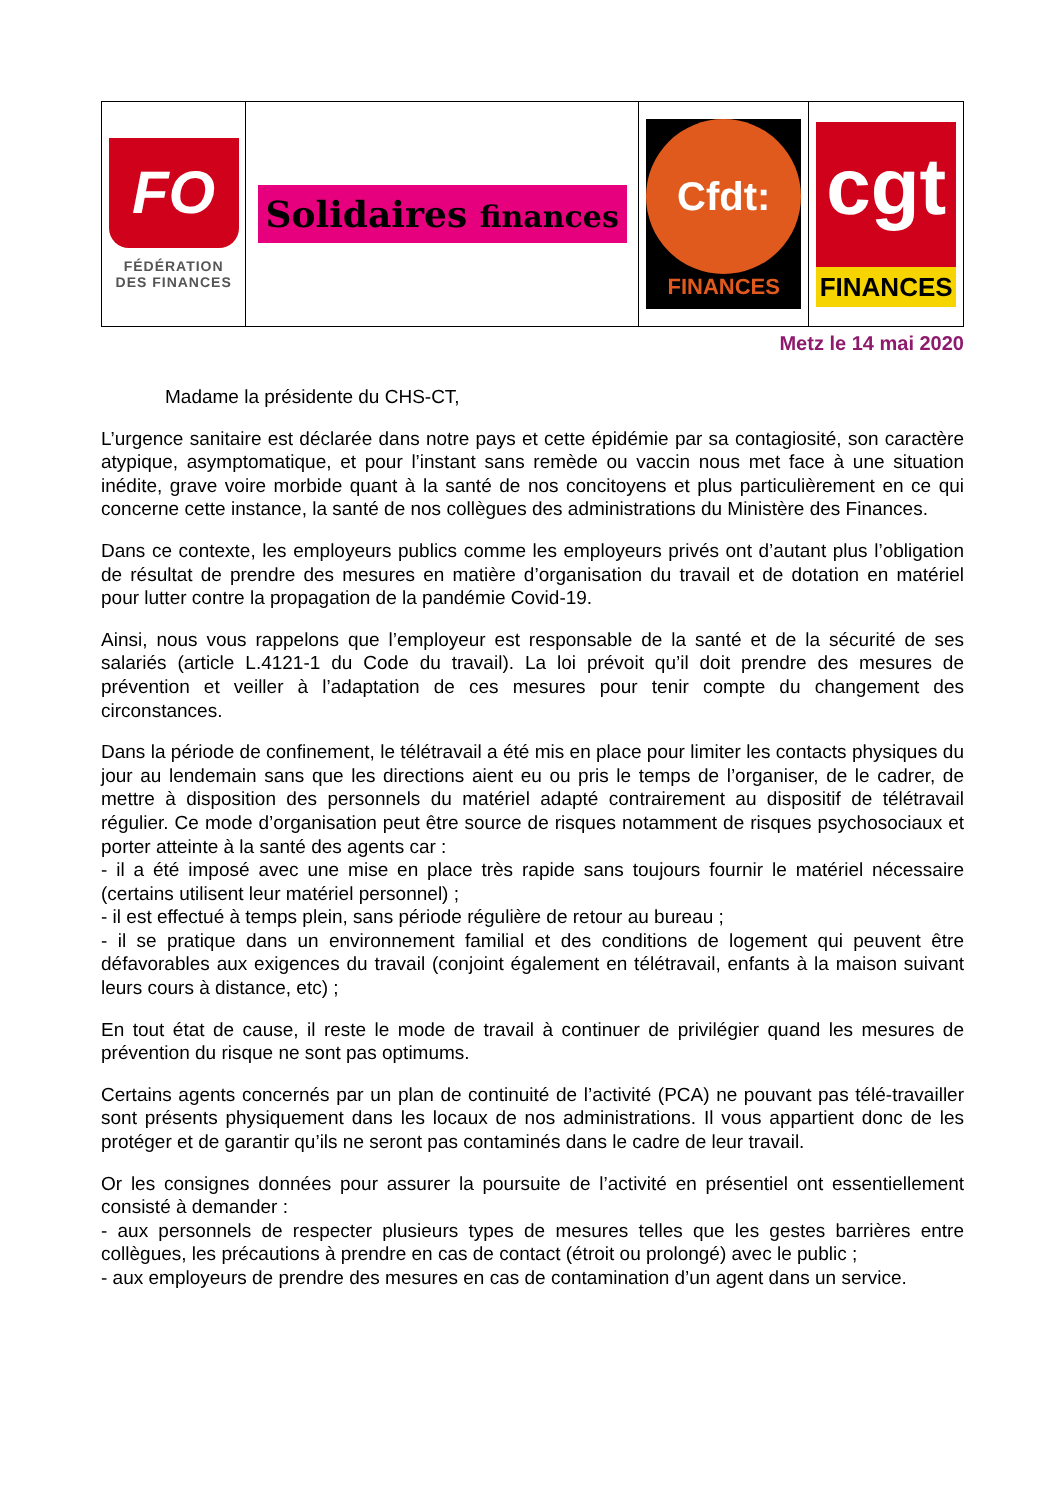| FO FÉDÉRATION DES FINANCES | Solidaires finances | Cfdt: FINANCES | cgt FINANCES |
Metz le 14 mai 2020
Madame la présidente du CHS-CT,
L’urgence sanitaire est déclarée dans notre pays et cette épidémie par sa contagiosité, son caractère atypique, asymptomatique, et pour l’instant sans remède ou vaccin nous met face à une situation inédite, grave voire morbide quant à la santé de nos concitoyens et plus particulièrement en ce qui concerne cette instance, la santé de nos collègues des administrations du Ministère des Finances.
Dans ce contexte, les employeurs publics comme les employeurs privés ont d’autant plus l’obligation de résultat de prendre des mesures en matière d’organisation du travail et de dotation en matériel pour lutter contre la propagation de la pandémie Covid-19.
Ainsi, nous vous rappelons que l’employeur est responsable de la santé et de la sécurité de ses salariés (article L.4121-1 du Code du travail). La loi prévoit qu’il doit prendre des mesures de prévention et veiller à l’adaptation de ces mesures pour tenir compte du changement des circonstances.
Dans la période de confinement, le télétravail a été mis en place pour limiter les contacts physiques du jour au lendemain sans que les directions aient eu ou pris le temps de l’organiser, de le cadrer, de mettre à disposition des personnels du matériel adapté contrairement au dispositif de télétravail régulier. Ce mode d’organisation peut être source de risques notamment de risques psychosociaux et porter atteinte à la santé des agents car :
- il a été imposé avec une mise en place très rapide sans toujours fournir le matériel nécessaire (certains utilisent leur matériel personnel) ;
- il est effectué à temps plein, sans période régulière de retour au bureau ;
- il se pratique dans un environnement familial et des conditions de logement qui peuvent être défavorables aux exigences du travail (conjoint également en télétravail, enfants à la maison suivant leurs cours à distance, etc) ;
En tout état de cause, il reste le mode de travail à continuer de privilégier quand les mesures de prévention du risque ne sont pas optimums.
Certains agents concernés par un plan de continuité de l’activité (PCA) ne pouvant pas télé-travailler sont présents physiquement dans les locaux de nos administrations. Il vous appartient donc de les protéger et de garantir qu’ils ne seront pas contaminés dans le cadre de leur travail.
Or les consignes données pour assurer la poursuite de l’activité en présentiel ont essentiellement consisté à demander :
- aux personnels de respecter plusieurs types de mesures telles que les gestes barrières entre collègues, les précautions à prendre en cas de contact (étroit ou prolongé) avec le public ;
- aux employeurs de prendre des mesures en cas de contamination d’un agent dans un service.